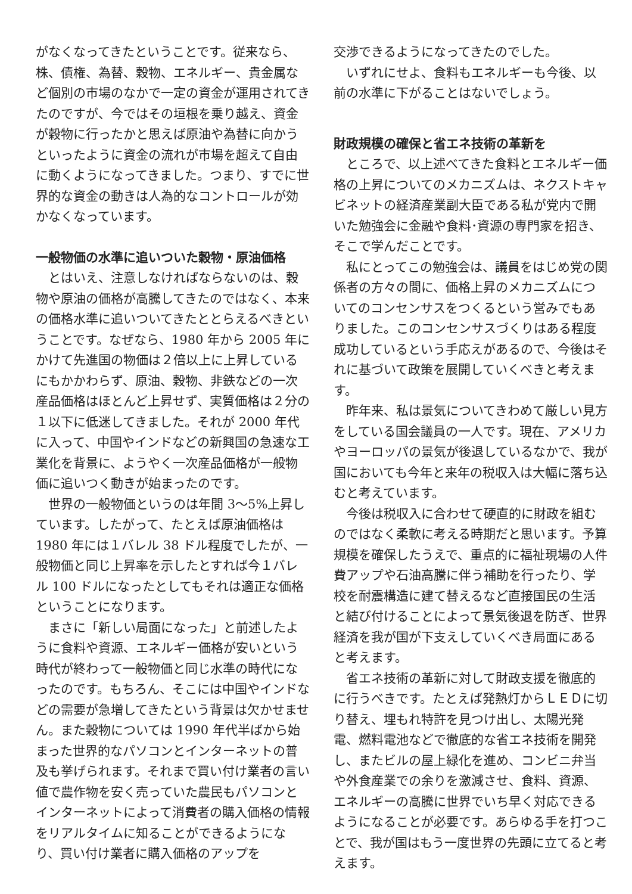がなくなってきたということです。従来なら、株、債権、為替、穀物、エネルギー、貴金属など個別の市場のなかで一定の資金が運用されてきたのですが、今ではその垣根を乗り越え、資金が穀物に行ったかと思えば原油や為替に向かうといったように資金の流れが市場を超えて自由に動くようになってきました。つまり、すでに世界的な資金の動きは人為的なコントロールが効かなくなっています。
一般物価の水準に追いついた穀物・原油価格
とはいえ、注意しなければならないのは、穀物や原油の価格が高騰してきたのではなく、本来の価格水準に追いついてきたととらえるべきということです。なぜなら、1980 年から 2005 年にかけて先進国の物価は２倍以上に上昇しているにもかかわらず、原油、穀物、非鉄などの一次産品価格はほとんど上昇せず、実質価格は２分の１以下に低迷してきました。それが 2000 年代に入って、中国やインドなどの新興国の急速な工業化を背景に、ようやく一次産品価格が一般物価に追いつく動きが始まったのです。
世界の一般物価というのは年間 3〜5%上昇しています。したがって、たとえば原油価格は 1980 年には１バレル 38 ドル程度でしたが、一般物価と同じ上昇率を示したとすれば今１バレル 100 ドルになったとしてもそれは適正な価格ということになります。
まさに「新しい局面になった」と前述したように食料や資源、エネルギー価格が安いという時代が終わって一般物価と同じ水準の時代になったのです。もちろん、そこには中国やインドなどの需要が急増してきたという背景は欠かせません。また穀物については 1990 年代半ばから始まった世界的なパソコンとインターネットの普及も挙げられます。それまで買い付け業者の言い値で農作物を安く売っていた農民もパソコンとインターネットによって消費者の購入価格の情報をリアルタイムに知ることができるようになり、買い付け業者に購入価格のアップを
交渉できるようになってきたのでした。
いずれにせよ、食料もエネルギーも今後、以前の水準に下がることはないでしょう。
財政規模の確保と省エネ技術の革新を
ところで、以上述べてきた食料とエネルギー価格の上昇についてのメカニズムは、ネクストキャビネットの経済産業副大臣である私が党内で開いた勉強会に金融や食料･資源の専門家を招き、そこで学んだことです。
私にとってこの勉強会は、議員をはじめ党の関係者の方々の間に、価格上昇のメカニズムについてのコンセンサスをつくるという営みでもありました。このコンセンサスづくりはある程度成功しているという手応えがあるので、今後はそれに基づいて政策を展開していくべきと考えます。
昨年来、私は景気についてきわめて厳しい見方をしている国会議員の一人です。現在、アメリカやヨーロッパの景気が後退しているなかで、我が国においても今年と来年の税収入は大幅に落ち込むと考えています。
今後は税収入に合わせて硬直的に財政を組むのではなく柔軟に考える時期だと思います。予算規模を確保したうえで、重点的に福祉現場の人件費アップや石油高騰に伴う補助を行ったり、学校を耐震構造に建て替えるなど直接国民の生活と結び付けることによって景気後退を防ぎ、世界経済を我が国が下支えしていくべき局面にあると考えます。
省エネ技術の革新に対して財政支援を徹底的に行うべきです。たとえば発熱灯からＬＥＤに切り替え、埋もれ特許を見つけ出し、太陽光発電、燃料電池などで徹底的な省エネ技術を開発し、またビルの屋上緑化を進め、コンビニ弁当や外食産業での余りを激減させ、食料、資源、エネルギーの高騰に世界でいち早く対応できるようになることが必要です。あらゆる手を打つことで、我が国はもう一度世界の先頭に立てると考えます。